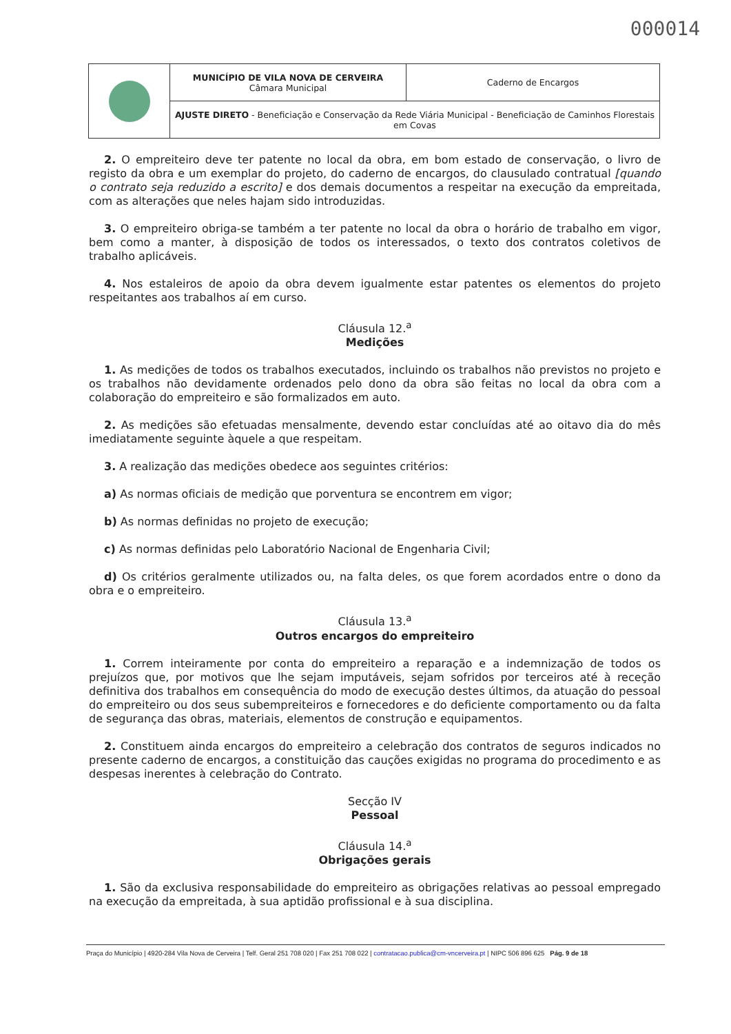000014
| | MUNICÍPIO DE VILA NOVA DE CERVEIRA Câmara Municipal | Caderno de Encargos |
| | AJUSTE DIRETO - Beneficiação e Conservação da Rede Viária Municipal - Beneficiação de Caminhos Florestais em Covas | |
2. O empreiteiro deve ter patente no local da obra, em bom estado de conservação, o livro de registo da obra e um exemplar do projeto, do caderno de encargos, do clausulado contratual [quando o contrato seja reduzido a escrito] e dos demais documentos a respeitar na execução da empreitada, com as alterações que neles hajam sido introduzidas.
3. O empreiteiro obriga-se também a ter patente no local da obra o horário de trabalho em vigor, bem como a manter, à disposição de todos os interessados, o texto dos contratos coletivos de trabalho aplicáveis.
4. Nos estaleiros de apoio da obra devem igualmente estar patentes os elementos do projeto respeitantes aos trabalhos aí em curso.
Cláusula 12.<sup>a</sup>
Medições
1. As medições de todos os trabalhos executados, incluindo os trabalhos não previstos no projeto e os trabalhos não devidamente ordenados pelo dono da obra são feitas no local da obra com a colaboração do empreiteiro e são formalizados em auto.
2. As medições são efetuadas mensalmente, devendo estar concluídas até ao oitavo dia do mês imediatamente seguinte àquele a que respeitam.
3. A realização das medições obedece aos seguintes critérios:
a) As normas oficiais de medição que porventura se encontrem em vigor;
b) As normas definidas no projeto de execução;
c) As normas definidas pelo Laboratório Nacional de Engenharia Civil;
d) Os critérios geralmente utilizados ou, na falta deles, os que forem acordados entre o dono da obra e o empreiteiro.
Cláusula 13.<sup>a</sup>
Outros encargos do empreiteiro
1. Correm inteiramente por conta do empreiteiro a reparação e a indemnização de todos os prejuízos que, por motivos que lhe sejam imputáveis, sejam sofridos por terceiros até à receção definitiva dos trabalhos em consequência do modo de execução destes últimos, da atuação do pessoal do empreiteiro ou dos seus subempreiteiros e fornecedores e do deficiente comportamento ou da falta de segurança das obras, materiais, elementos de construção e equipamentos.
2. Constituem ainda encargos do empreiteiro a celebração dos contratos de seguros indicados no presente caderno de encargos, a constituição das cauções exigidas no programa do procedimento e as despesas inerentes à celebração do Contrato.
Secção IV
Pessoal
Cláusula 14.<sup>a</sup>
Obrigações gerais
1. São da exclusiva responsabilidade do empreiteiro as obrigações relativas ao pessoal empregado na execução da empreitada, à sua aptidão profissional e à sua disciplina.
Praça do Município | 4920-284 Vila Nova de Cerveira | Telf. Geral 251 708 020 | Fax 251 708 022 | contratacao.publica@cm-vncerveira.pt | NIPC 506 896 625 Pág. 9 de 18